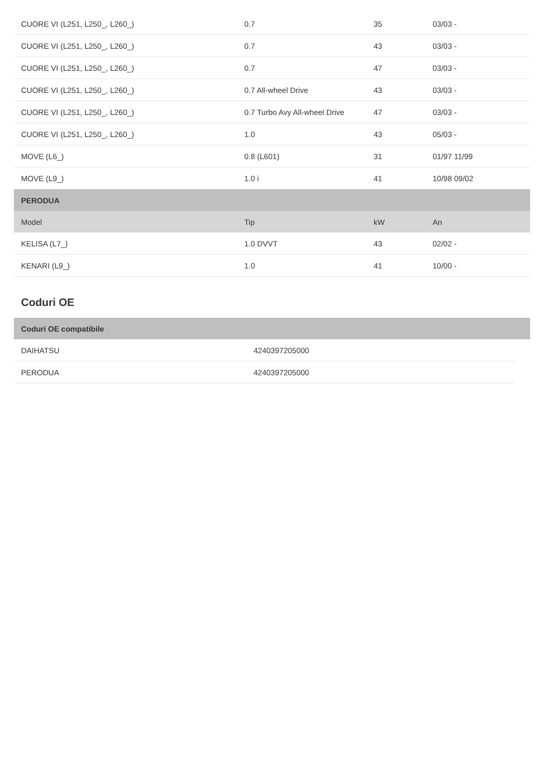| CUORE VI (L251, L250_, L260_) | 0.7 | 35 | 03/03 - |
| CUORE VI (L251, L250_, L260_) | 0.7 | 43 | 03/03 - |
| CUORE VI (L251, L250_, L260_) | 0.7 | 47 | 03/03 - |
| CUORE VI (L251, L250_, L260_) | 0.7 All-wheel Drive | 43 | 03/03 - |
| CUORE VI (L251, L250_, L260_) | 0.7 Turbo Avy All-wheel Drive | 47 | 03/03 - |
| CUORE VI (L251, L250_, L260_) | 1.0 | 43 | 05/03 - |
| MOVE (L6_) | 0.8 (L601) | 31 | 01/97 11/99 |
| MOVE (L9_) | 1.0 i | 41 | 10/98 09/02 |
| PERODUA | | | |
| Model | Tip | kW | An |
| KELISA (L7_) | 1.0 DVVT | 43 | 02/02 - |
| KENARI (L9_) | 1.0 | 41 | 10/00 - |
Coduri OE
| Coduri OE compatibile |
| DAIHATSU | 4240397205000 |
| PERODUA | 4240397205000 |